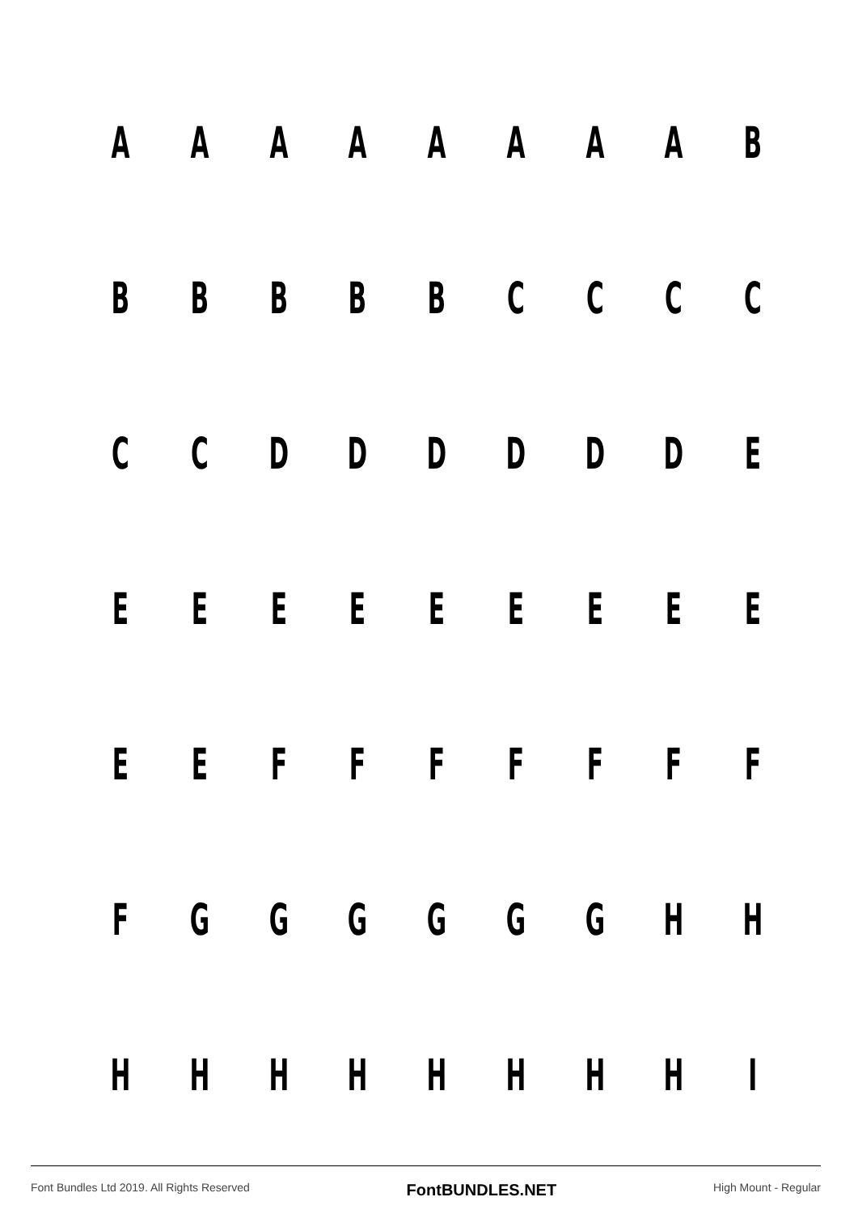A
A
A
A
A
A
A
A
B
B
B
B
B
B
C
C
C
C
C
C
D
D
D
D
D
D
E
E
E
E
E
E
E
E
E
E
E
E
F
F
F
F
F
F
F
F
G
G
G
G
G
G
H
H
H
H
H
H
H
H
H
H
I
Font Bundles Ltd 2019. All Rights Reserved FontBUNDLES.NET High Mount - Regular